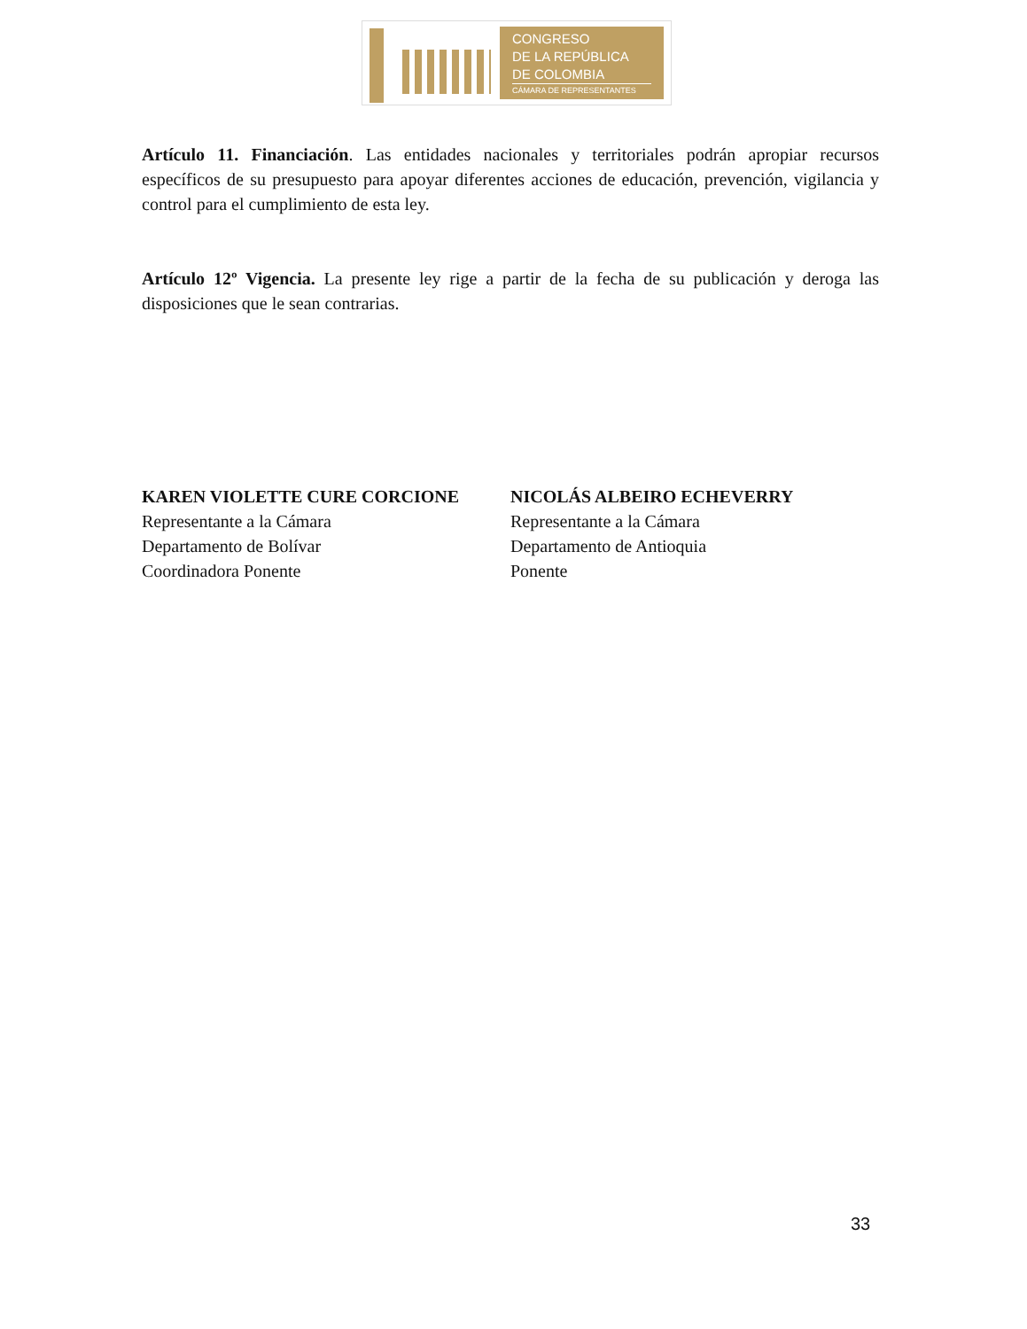CONGRESO
DE LA REPÚBLICA
DE COLOMBIA
CÁMARA DE REPRESENTANTES
Artículo 11. Financiación. Las entidades nacionales y territoriales podrán apropiar recursos específicos de su presupuesto para apoyar diferentes acciones de educación, prevención, vigilancia y control para el cumplimiento de esta ley.
Artículo 12º Vigencia. La presente ley rige a partir de la fecha de su publicación y deroga las disposiciones que le sean contrarias.
KAREN VIOLETTE CURE CORCIONE
Representante a la Cámara
Departamento de Bolívar
Coordinadora Ponente
NICOLÁS ALBEIRO ECHEVERRY
Representante a la Cámara
Departamento de Antioquia
Ponente
33